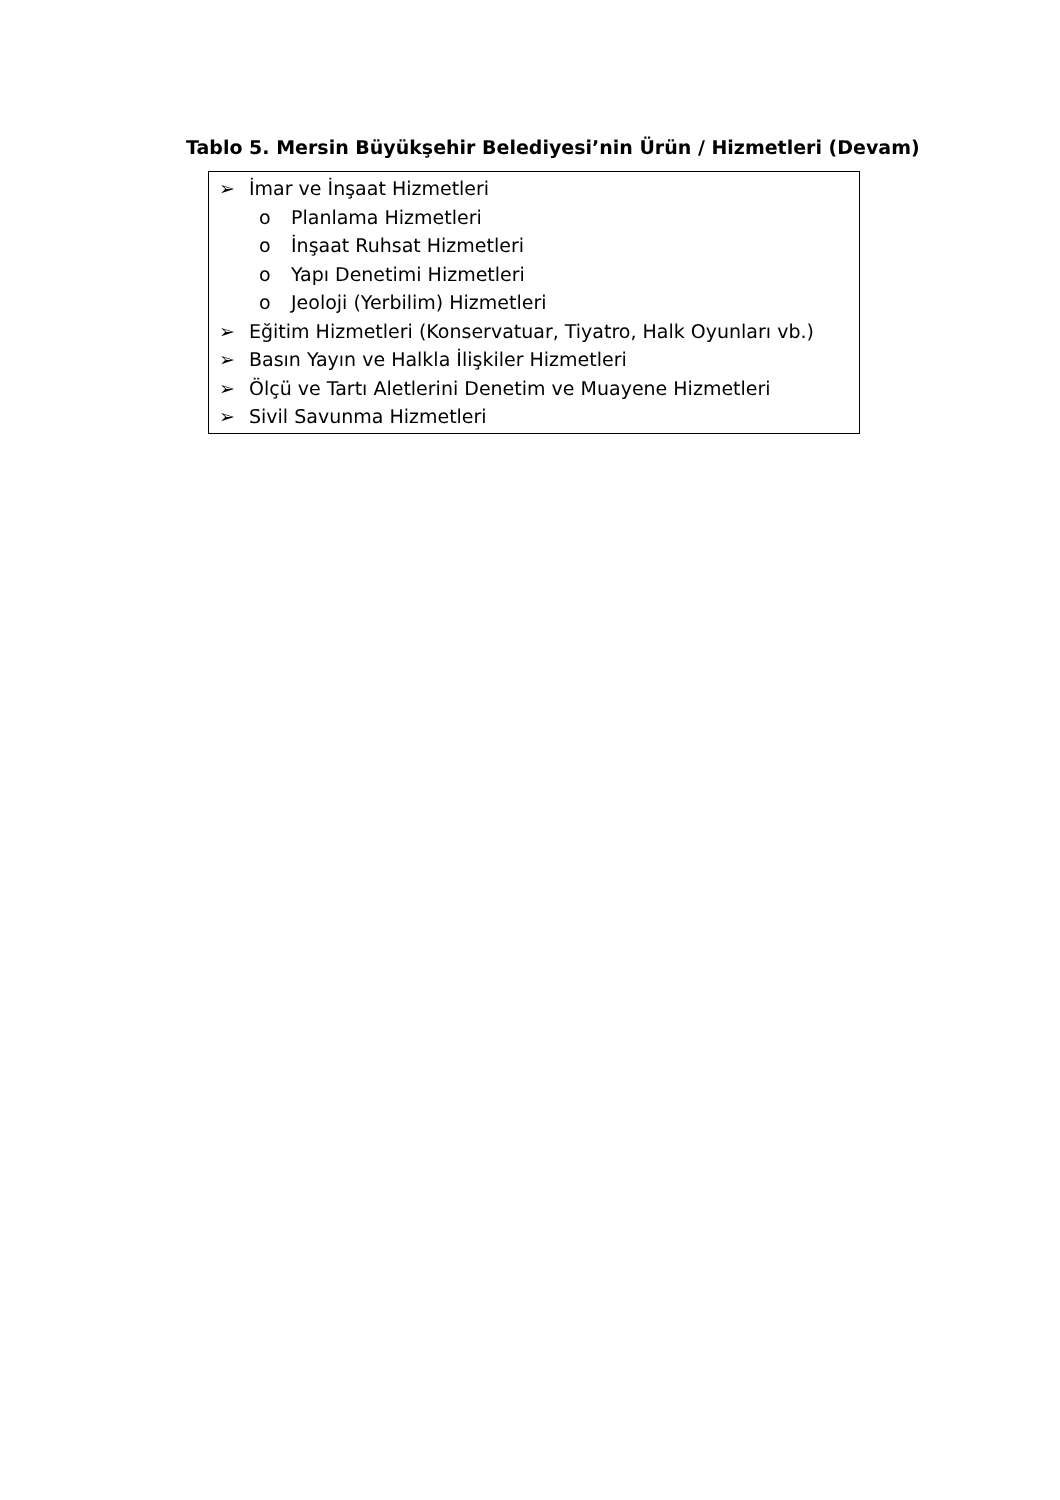Tablo 5. Mersin Büyükşehir Belediyesi’nin Ürün / Hizmetleri (Devam)
| ➢ İmar ve İnşaat Hizmetleri o Planlama Hizmetleri o İnşaat Ruhsat Hizmetleri o Yapı Denetimi Hizmetleri o Jeoloji (Yerbilim) Hizmetleri ➢ Eğitim Hizmetleri (Konservatuar, Tiyatro, Halk Oyunları vb.) ➢ Basın Yayın ve Halkla İlişkiler Hizmetleri ➢ Ölçü ve Tartı Aletlerini Denetim ve Muayene Hizmetleri ➢ Sivil Savunma Hizmetleri |